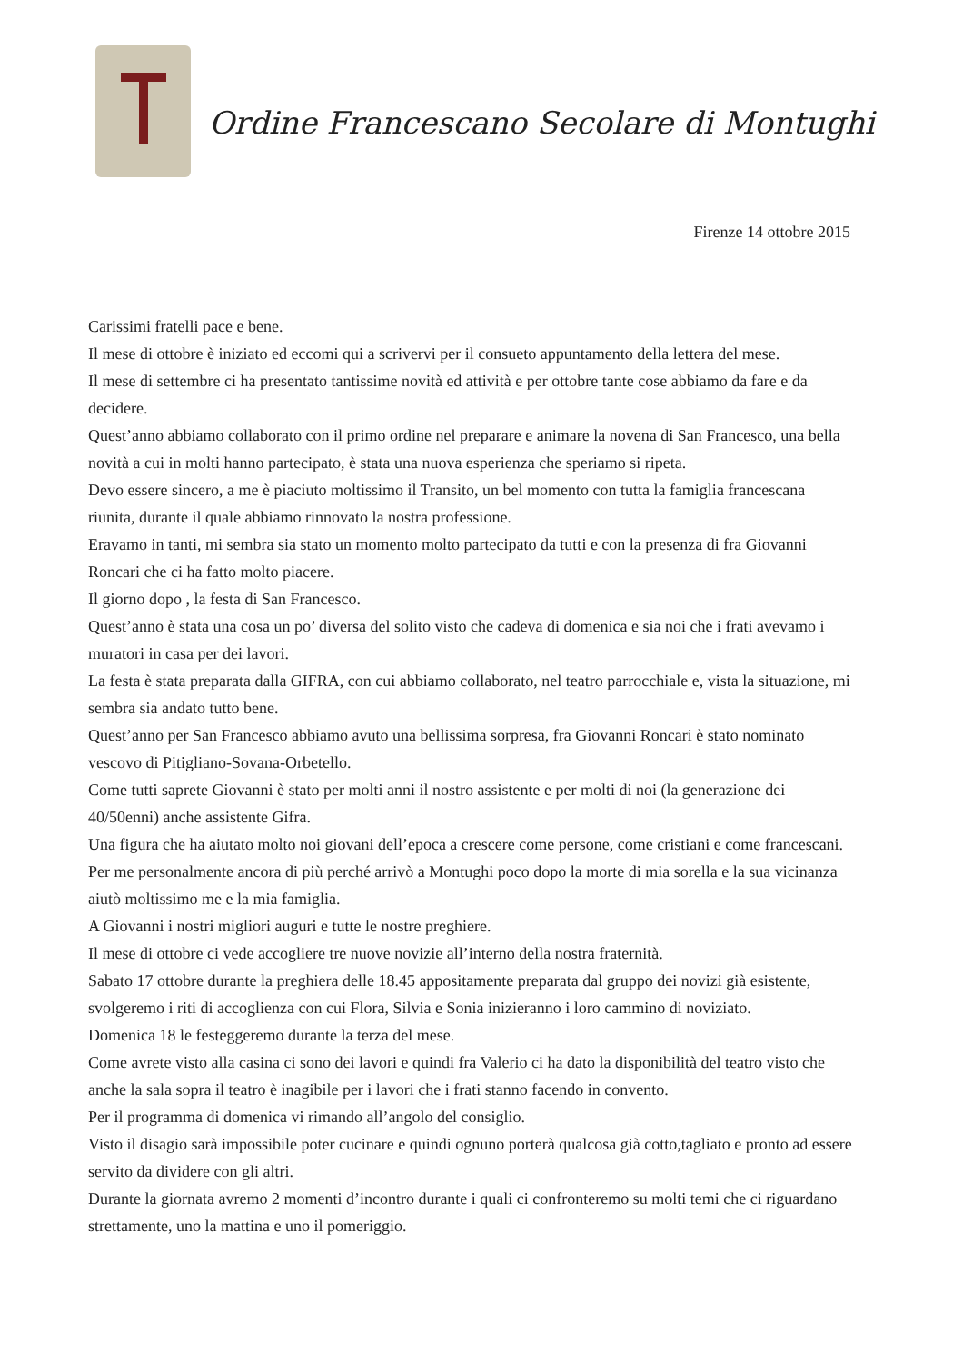Ordine Francescano Secolare di Montughi
Firenze 14 ottobre 2015
Carissimi fratelli pace e bene.
Il mese di ottobre è iniziato ed eccomi qui a scrivervi per il consueto appuntamento della lettera del mese.
Il mese di settembre ci ha presentato tantissime novità ed attività e per ottobre tante cose abbiamo da fare e da decidere.
Quest’anno abbiamo collaborato con il primo ordine nel preparare e animare la novena di San Francesco, una bella novità a cui in molti hanno partecipato, è stata una nuova esperienza che speriamo si ripeta.
Devo essere sincero, a me è piaciuto moltissimo il Transito, un bel momento con tutta la famiglia francescana riunita, durante il quale abbiamo rinnovato la nostra professione.
Eravamo in tanti, mi sembra sia stato un momento molto partecipato da tutti e con la presenza di fra Giovanni Roncari che ci ha fatto molto piacere.
Il giorno dopo , la festa di San Francesco.
Quest’anno è stata una cosa un po’ diversa del solito visto che cadeva di domenica e sia noi che i frati avevamo i muratori in casa per dei lavori.
La festa è stata preparata dalla GIFRA, con cui abbiamo collaborato, nel teatro parrocchiale e, vista la situazione, mi sembra sia andato tutto bene.
Quest’anno per San Francesco abbiamo avuto una bellissima sorpresa, fra Giovanni Roncari è stato nominato vescovo di Pitigliano-Sovana-Orbetello.
Come tutti saprete Giovanni è stato per molti anni il nostro assistente e per molti di noi (la generazione dei 40/50enni) anche assistente Gifra.
Una figura che ha aiutato molto noi giovani dell’epoca a crescere come persone, come cristiani e come francescani.
Per me personalmente ancora di più perché arrivò a Montughi poco dopo la morte di mia sorella e la sua vicinanza aiutò moltissimo me e la mia famiglia.
A Giovanni i nostri migliori auguri e tutte le nostre preghiere.
Il mese di ottobre ci vede accogliere tre nuove novizie all’interno della nostra fraternità.
Sabato 17 ottobre durante la preghiera delle 18.45 appositamente preparata dal gruppo dei novizi già esistente, svolgeremo i riti di accoglienza con cui Flora, Silvia e Sonia inizieranno i loro cammino di noviziato.
Domenica 18 le festeggeremo durante la terza del mese.
Come avrete visto alla casina ci sono dei lavori e quindi fra Valerio ci ha dato la disponibilità del teatro visto che anche la sala sopra il teatro è inagibile per i lavori che i frati stanno facendo in convento.
Per il programma di domenica vi rimando all’angolo del consiglio.
Visto il disagio sarà impossibile poter cucinare e quindi ognuno porterà qualcosa già cotto,tagliato e pronto ad essere servito da dividere con gli altri.
Durante la giornata avremo 2 momenti d’incontro durante i quali ci confronteremo su molti temi che ci riguardano strettamente, uno la mattina e uno il pomeriggio.